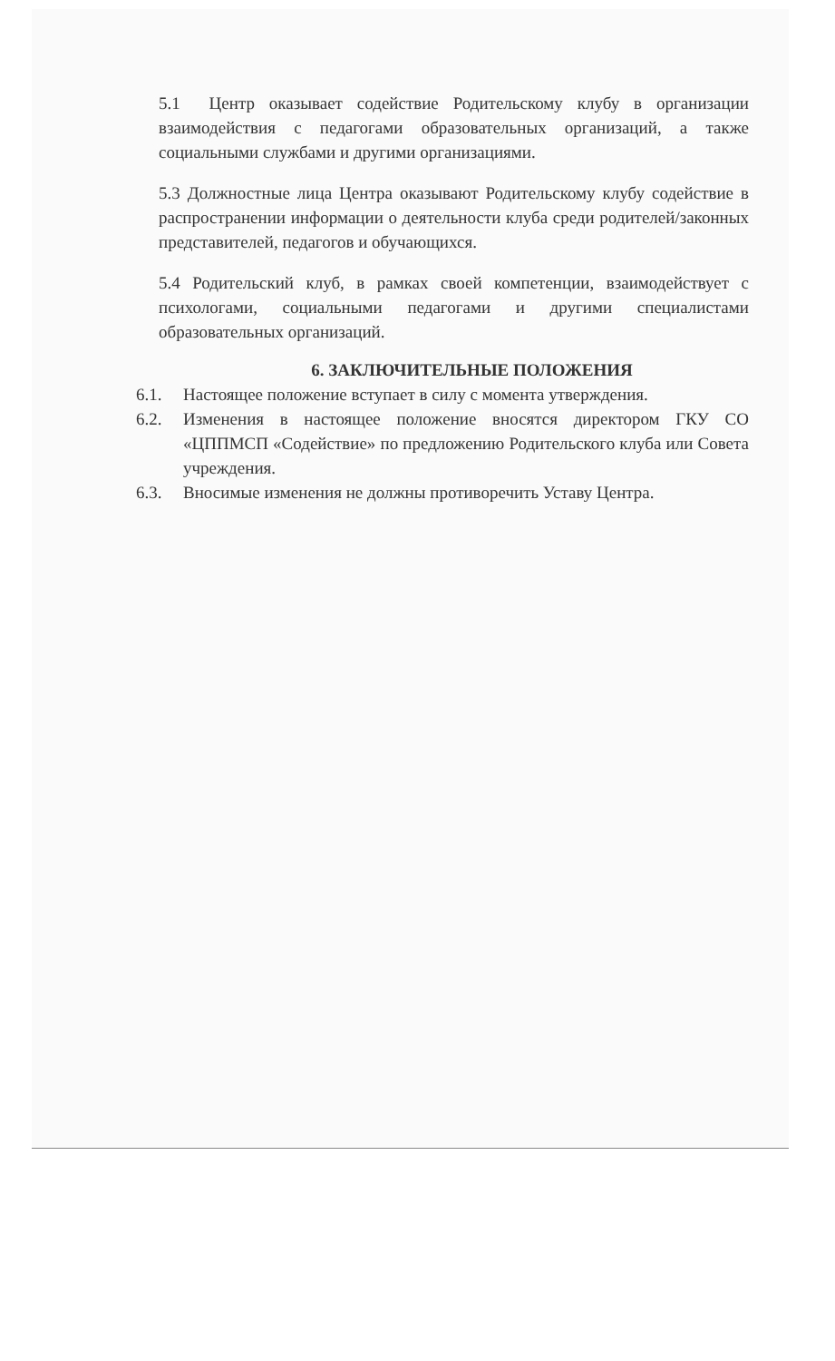5.1 Центр оказывает содействие Родительскому клубу в организации взаимодействия с педагогами образовательных организаций, а также социальными службами и другими организациями.
5.3 Должностные лица Центра оказывают Родительскому клубу содействие в распространении информации о деятельности клуба среди родителей/законных представителей, педагогов и обучающихся.
5.4 Родительский клуб, в рамках своей компетенции, взаимодействует с психологами, социальными педагогами и другими специалистами образовательных организаций.
6. ЗАКЛЮЧИТЕЛЬНЫЕ ПОЛОЖЕНИЯ
6.1. Настоящее положение вступает в силу с момента утверждения.
6.2. Изменения в настоящее положение вносятся директором ГКУ СО «ЦППМСП «Содействие» по предложению Родительского клуба или Совета учреждения.
6.3. Вносимые изменения не должны противоречить Уставу Центра.